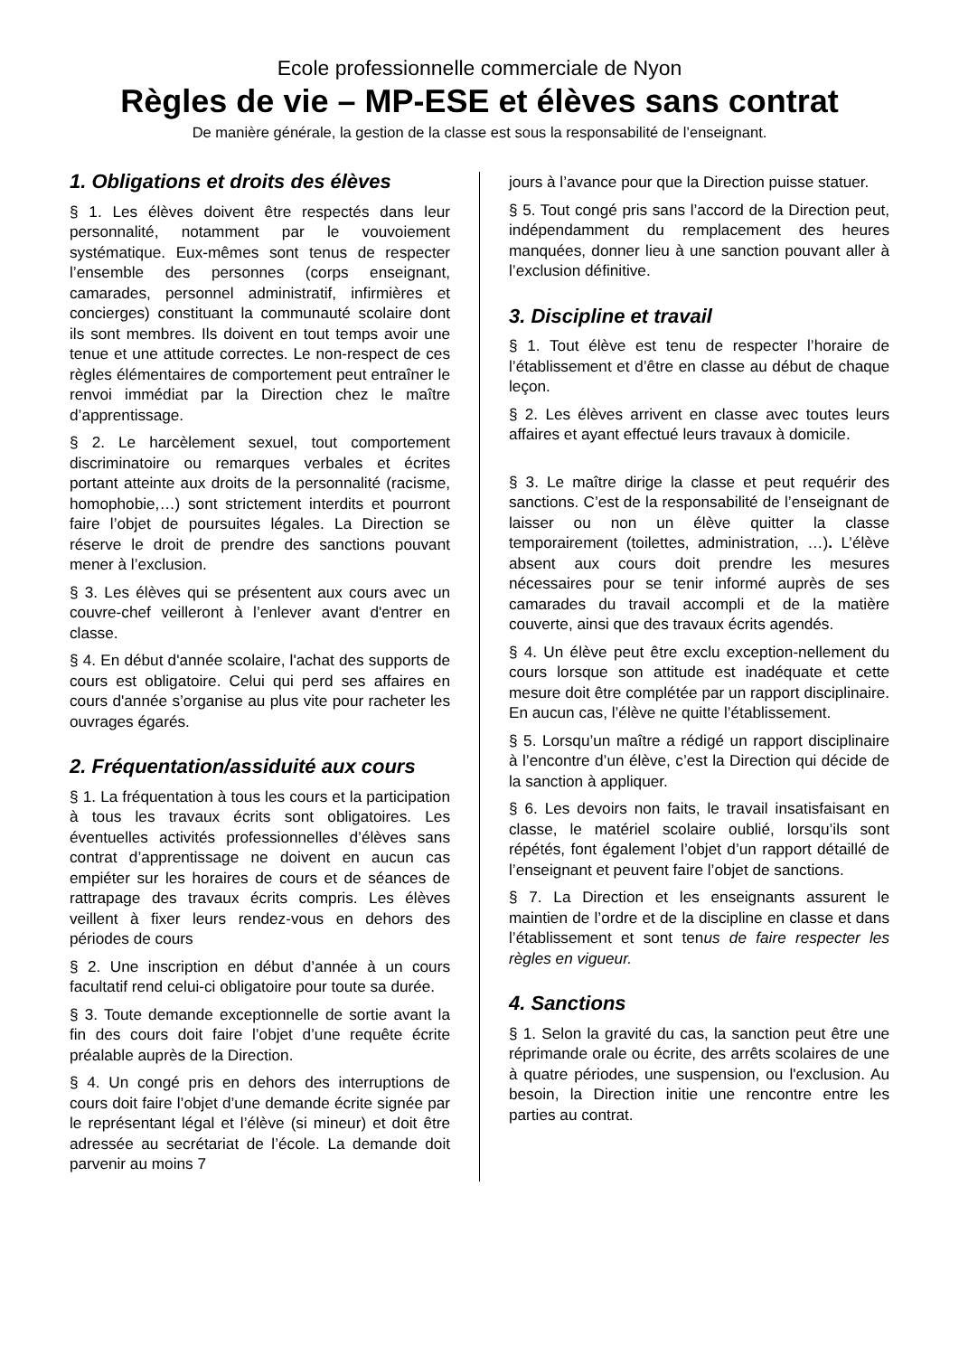Ecole professionnelle commerciale de Nyon
Règles de vie – MP-ESE et élèves sans contrat
De manière générale, la gestion de la classe est sous la responsabilité de l’enseignant.
1. Obligations et droits des élèves
§ 1. Les élèves doivent être respectés dans leur personnalité, notamment par le vouvoiement systématique. Eux-mêmes sont tenus de respecter l’ensemble des personnes (corps enseignant, camarades, personnel administratif, infirmières et concierges) constituant la communauté scolaire dont ils sont membres. Ils doivent en tout temps avoir une tenue et une attitude correctes. Le non-respect de ces règles élémentaires de comportement peut entraîner le renvoi immédiat par la Direction chez le maître d’apprentissage.
§ 2. Le harcèlement sexuel, tout comportement discriminatoire ou remarques verbales et écrites portant atteinte aux droits de la personnalité (racisme, homophobie,…) sont strictement interdits et pourront faire l’objet de poursuites légales. La Direction se réserve le droit de prendre des sanctions pouvant mener à l’exclusion.
§ 3. Les élèves qui se présentent aux cours avec un couvre-chef veilleront à l’enlever avant d'entrer en classe.
§ 4. En début d'année scolaire, l'achat des supports de cours est obligatoire. Celui qui perd ses affaires en cours d'année s’organise au plus vite pour racheter les ouvrages égarés.
2. Fréquentation/assiduité aux cours
§ 1. La fréquentation à tous les cours et la participation à tous les travaux écrits sont obligatoires. Les éventuelles activités professionnelles d’élèves sans contrat d’apprentissage ne doivent en aucun cas empiéter sur les horaires de cours et de séances de rattrapage des travaux écrits compris. Les élèves veillent à fixer leurs rendez-vous en dehors des périodes de cours
§ 2. Une inscription en début d’année à un cours facultatif rend celui-ci obligatoire pour toute sa durée.
§ 3. Toute demande exceptionnelle de sortie avant la fin des cours doit faire l’objet d’une requête écrite préalable auprès de la Direction.
§ 4. Un congé pris en dehors des interruptions de cours doit faire l’objet d’une demande écrite signée par le représentant légal et l’élève (si mineur) et doit être adressée au secrétariat de l’école. La demande doit parvenir au moins 7
jours à l’avance pour que la Direction puisse statuer.
§ 5. Tout congé pris sans l’accord de la Direction peut, indépendamment du remplacement des heures manquées, donner lieu à une sanction pouvant aller à l’exclusion définitive.
3. Discipline et travail
§ 1. Tout élève est tenu de respecter l’horaire de l’établissement et d’être en classe au début de chaque leçon.
§ 2. Les élèves arrivent en classe avec toutes leurs affaires et ayant effectué leurs travaux à domicile.
§ 3. Le maître dirige la classe et peut requérir des sanctions. C’est de la responsabilité de l’enseignant de laisser ou non un élève quitter la classe temporairement (toilettes, administration, …). L’élève absent aux cours doit prendre les mesures nécessaires pour se tenir informé auprès de ses camarades du travail accompli et de la matière couverte, ainsi que des travaux écrits agendés.
§ 4. Un élève peut être exclu exception-nellement du cours lorsque son attitude est inadéquate et cette mesure doit être complétée par un rapport disciplinaire. En aucun cas, l’élève ne quitte l’établissement.
§ 5. Lorsqu’un maître a rédigé un rapport disciplinaire à l’encontre d’un élève, c’est la Direction qui décide de la sanction à appliquer.
§ 6. Les devoirs non faits, le travail insatisfaisant en classe, le matériel scolaire oublié, lorsqu’ils sont répétés, font également l’objet d’un rapport détaillé de l’enseignant et peuvent faire l’objet de sanctions.
§ 7. La Direction et les enseignants assurent le maintien de l’ordre et de la discipline en classe et dans l’établissement et sont tenus de faire respecter les règles en vigueur.
4. Sanctions
§ 1. Selon la gravité du cas, la sanction peut être une réprimande orale ou écrite, des arrêts scolaires de une à quatre périodes, une suspension, ou l'exclusion. Au besoin, la Direction initie une rencontre entre les parties au contrat.